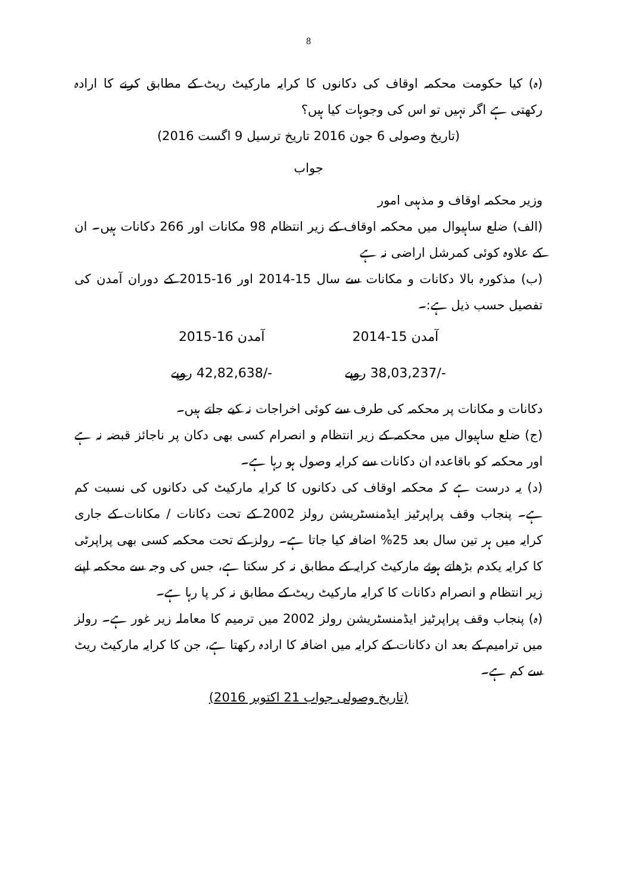8
(ہ) کیا حکومت محکمہ اوقاف کی دکانوں کا کرایہ مارکیٹ ریٹ کے مطابق کرنے کا ارادہ رکھتی ہے اگر نہیں تو اس کی وجوہات کیا ہیں؟
(تاریخ وصولی 6 جون 2016 تاریخ ترسیل 9 اگست 2016)
جواب
وزیر محکمہ اوقاف و مذہبی امور
(الف) ضلع ساہیوال میں محکمہ اوقاف کے زیر انتظام 98 مکانات اور 266 دکانات ہیں۔ ان کے علاوہ کوئی کمرشل اراضی نہ ہے
(ب) مذکورہ بالا دکانات و مکانات سے سال 15-2014 اور 16-2015 کے دوران آمدن کی تفصیل حسب ذیل ہے:۔
| آمدن 15-2014 | آمدن 16-2015 |
| -/38,03,237 روپے | -/42,82,638 روپے |
دکانات و مکانات پر محکمہ کی طرف سے کوئی اخراجات نہ کیے جاتے ہیں۔
(ج) ضلع ساہیوال میں محکمہ کے زیر انتظام و انصرام کسی بھی دکان پر ناجائز قبضہ نہ ہے اور محکمہ کو باقاعدہ ان دکانات سے کرایہ وصول ہو رہا ہے۔
(د) یہ درست ہے کہ محکمہ اوقاف کی دکانوں کا کرایہ مارکیٹ کی دکانوں کی نسبت کم ہے۔ پنجاب وقف پراپرٹیز ایڈمنسٹریشن رولز 2002 کے تحت دکانات / مکانات کے جاری کرایہ میں ہر تین سال بعد 25% اضافہ کیا جاتا ہے۔ رولز کے تحت محکمہ کسی بھی پراپرٹی کا کرایہ یکدم بڑھاتے ہوئے مارکیٹ کرایہ کے مطابق نہ کر سکتا ہے، جس کی وجہ سے محکمہ اپنے زیر انتظام و انصرام دکانات کا کرایہ مارکیٹ ریٹ کے مطابق نہ کر پا رہا ہے۔
(ہ) پنجاب وقف پراپرٹیز ایڈمنسٹریشن رولز 2002 میں ترمیم کا معاملہ زیر غور ہے۔ رولز میں ترامیم کے بعد ان دکانات کے کرایہ میں اضافہ کا ارادہ رکھتا ہے، جن کا کرایہ مارکیٹ ریٹ سے کم ہے۔
(تاریخ وصولی جواب 21 اکتوبر 2016)